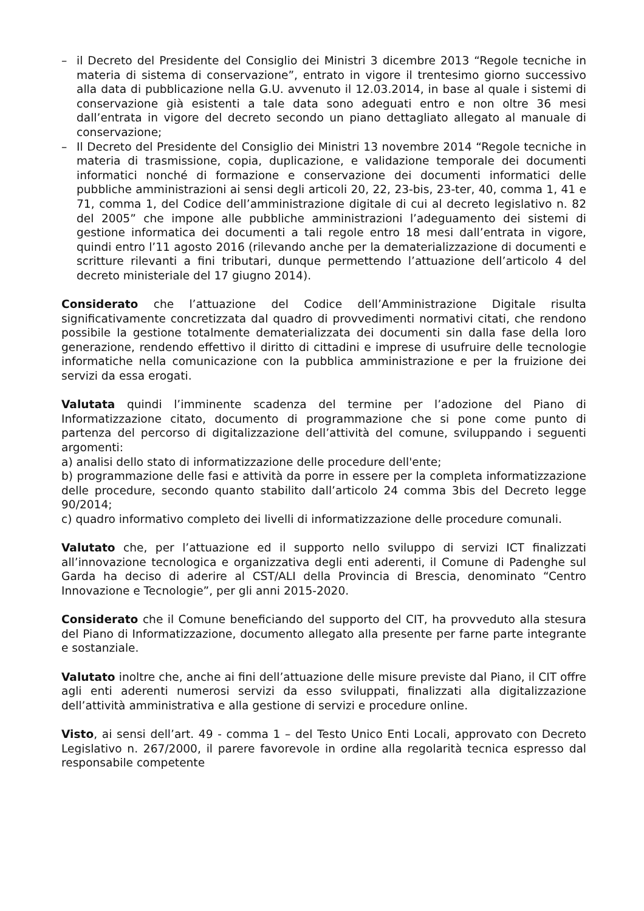– il Decreto del Presidente del Consiglio dei Ministri 3 dicembre 2013 “Regole tecniche in materia di sistema di conservazione”, entrato in vigore il trentesimo giorno successivo alla data di pubblicazione nella G.U. avvenuto il 12.03.2014, in base al quale i sistemi di conservazione già esistenti a tale data sono adeguati entro e non oltre 36 mesi dall’entrata in vigore del decreto secondo un piano dettagliato allegato al manuale di conservazione;
– Il Decreto del Presidente del Consiglio dei Ministri 13 novembre 2014 “Regole tecniche in materia di trasmissione, copia, duplicazione, e validazione temporale dei documenti informatici nonché di formazione e conservazione dei documenti informatici delle pubbliche amministrazioni ai sensi degli articoli 20, 22, 23-bis, 23-ter, 40, comma 1, 41 e 71, comma 1, del Codice dell’amministrazione digitale di cui al decreto legislativo n. 82 del 2005” che impone alle pubbliche amministrazioni l’adeguamento dei sistemi di gestione informatica dei documenti a tali regole entro 18 mesi dall’entrata in vigore, quindi entro l’11 agosto 2016 (rilevando anche per la dematerializzazione di documenti e scritture rilevanti a fini tributari, dunque permettendo l’attuazione dell’articolo 4 del decreto ministeriale del 17 giugno 2014).
Considerato che l’attuazione del Codice dell’Amministrazione Digitale risulta significativamente concretizzata dal quadro di provvedimenti normativi citati, che rendono possibile la gestione totalmente dematerializzata dei documenti sin dalla fase della loro generazione, rendendo effettivo il diritto di cittadini e imprese di usufruire delle tecnologie informatiche nella comunicazione con la pubblica amministrazione e per la fruizione dei servizi da essa erogati.
Valutata quindi l’imminente scadenza del termine per l’adozione del Piano di Informatizzazione citato, documento di programmazione che si pone come punto di partenza del percorso di digitalizzazione dell’attività del comune, sviluppando i seguenti argomenti:
a) analisi dello stato di informatizzazione delle procedure dell'ente;
b) programmazione delle fasi e attività da porre in essere per la completa informatizzazione delle procedure, secondo quanto stabilito dall’articolo 24 comma 3bis del Decreto legge 90/2014;
c) quadro informativo completo dei livelli di informatizzazione delle procedure comunali.
Valutato che, per l’attuazione ed il supporto nello sviluppo di servizi ICT finalizzati all’innovazione tecnologica e organizzativa degli enti aderenti, il Comune di Padenghe sul Garda ha deciso di aderire al CST/ALI della Provincia di Brescia, denominato “Centro Innovazione e Tecnologie”, per gli anni 2015-2020.
Considerato che il Comune beneficiando del supporto del CIT, ha provveduto alla stesura del Piano di Informatizzazione, documento allegato alla presente per farne parte integrante e sostanziale.
Valutato inoltre che, anche ai fini dell’attuazione delle misure previste dal Piano, il CIT offre agli enti aderenti numerosi servizi da esso sviluppati, finalizzati alla digitalizzazione dell’attività amministrativa e alla gestione di servizi e procedure online.
Visto, ai sensi dell’art. 49 - comma 1 – del Testo Unico Enti Locali, approvato con Decreto Legislativo n. 267/2000, il parere favorevole in ordine alla regolarità tecnica espresso dal responsabile competente